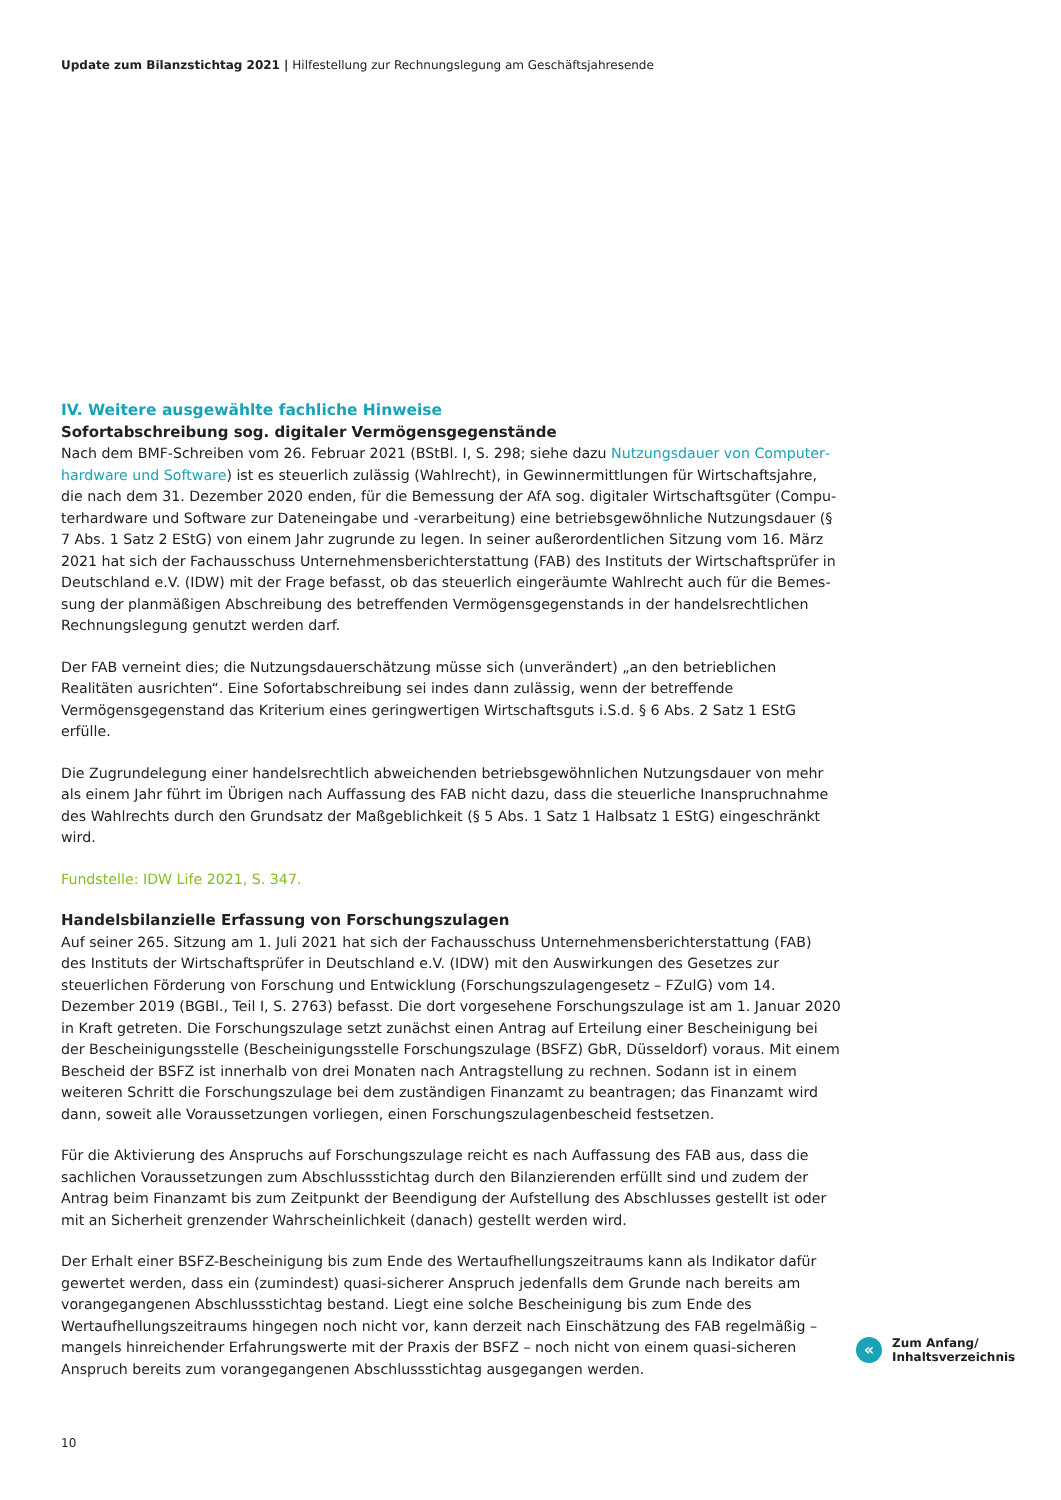Update zum Bilanzstichtag 2021 | Hilfestellung zur Rechnungslegung am Geschäftsjahresende
IV. Weitere ausgewählte fachliche Hinweise
Sofortabschreibung sog. digitaler Vermögensgegenstände
Nach dem BMF-Schreiben vom 26. Februar 2021 (BStBl. I, S. 298; siehe dazu Nutzungsdauer von Computer­hardware und Software) ist es steuerlich zulässig (Wahlrecht), in Gewinnermittlungen für Wirtschaftsjahre, die nach dem 31. Dezember 2020 enden, für die Bemessung der AfA sog. digitaler Wirtschaftsgüter (Compu­terhardware und Software zur Dateneingabe und -verarbeitung) eine betriebsgewöhnliche Nutzungsdauer (§ 7 Abs. 1 Satz 2 EStG) von einem Jahr zugrunde zu legen. In seiner außerordentlichen Sitzung vom 16. März 2021 hat sich der Fachausschuss Unternehmensberichterstattung (FAB) des Instituts der Wirtschaftsprüfer in Deutschland e.V. (IDW) mit der Frage befasst, ob das steuerlich eingeräumte Wahlrecht auch für die Bemes­sung der planmäßigen Abschreibung des betreffenden Vermögensgegenstands in der handelsrechtlichen Rechnungslegung genutzt werden darf.
Der FAB verneint dies; die Nutzungsdauerschätzung müsse sich (unverändert) „an den betrieblichen Realitäten ausrichten“. Eine Sofortabschreibung sei indes dann zulässig, wenn der betreffende Vermögensgegenstand das Kriterium eines geringwertigen Wirtschaftsguts i.S.d. § 6 Abs. 2 Satz 1 EStG erfülle.
Die Zugrundelegung einer handelsrechtlich abweichenden betriebsgewöhnlichen Nutzungsdauer von mehr als einem Jahr führt im Übrigen nach Auffassung des FAB nicht dazu, dass die steuerliche Inanspruchnahme des Wahlrechts durch den Grundsatz der Maßgeblichkeit (§ 5 Abs. 1 Satz 1 Halbsatz 1 EStG) eingeschränkt wird.
Fundstelle: IDW Life 2021, S. 347.
Handelsbilanzielle Erfassung von Forschungszulagen
Auf seiner 265. Sitzung am 1. Juli 2021 hat sich der Fachausschuss Unternehmensberichterstattung (FAB) des Instituts der Wirtschaftsprüfer in Deutschland e.V. (IDW) mit den Auswirkungen des Gesetzes zur steuerlichen Förderung von Forschung und Entwicklung (Forschungszulagengesetz – FZulG) vom 14. Dezember 2019 (BGBl., Teil I, S. 2763) befasst. Die dort vorgesehene Forschungszulage ist am 1. Januar 2020 in Kraft getreten. Die Forschungszulage setzt zunächst einen Antrag auf Erteilung einer Bescheinigung bei der Bescheinigungsstelle (Bescheinigungsstelle Forschungszulage (BSFZ) GbR, Düsseldorf) voraus. Mit einem Bescheid der BSFZ ist inner­halb von drei Monaten nach Antragstellung zu rechnen. Sodann ist in einem weiteren Schritt die Forschungs­zulage bei dem zuständigen Finanzamt zu beantragen; das Finanzamt wird dann, soweit alle Voraussetzungen vorliegen, einen Forschungszulagenbescheid festsetzen.
Für die Aktivierung des Anspruchs auf Forschungszulage reicht es nach Auffassung des FAB aus, dass die sach­lichen Voraussetzungen zum Abschlussstichtag durch den Bilanzierenden erfüllt sind und zudem der Antrag beim Finanzamt bis zum Zeitpunkt der Beendigung der Aufstellung des Abschlusses gestellt ist oder mit an Sicherheit grenzender Wahrscheinlichkeit (danach) gestellt werden wird.
Der Erhalt einer BSFZ-Bescheinigung bis zum Ende des Wertaufhellungszeitraums kann als Indikator dafür gewertet werden, dass ein (zumindest) quasi-sicherer Anspruch jedenfalls dem Grunde nach bereits am voran­gegangenen Abschlussstichtag bestand. Liegt eine solche Bescheinigung bis zum Ende des Wertaufhellungszeit­raums hingegen noch nicht vor, kann derzeit nach Einschätzung des FAB regelmäßig – mangels hinreichender Erfahrungswerte mit der Praxis der BSFZ – noch nicht von einem quasi-sicheren Anspruch bereits zum vorange­gangenen Abschlussstichtag ausgegangen werden.
«
Zum Anfang/
Inhaltsverzeichnis
10